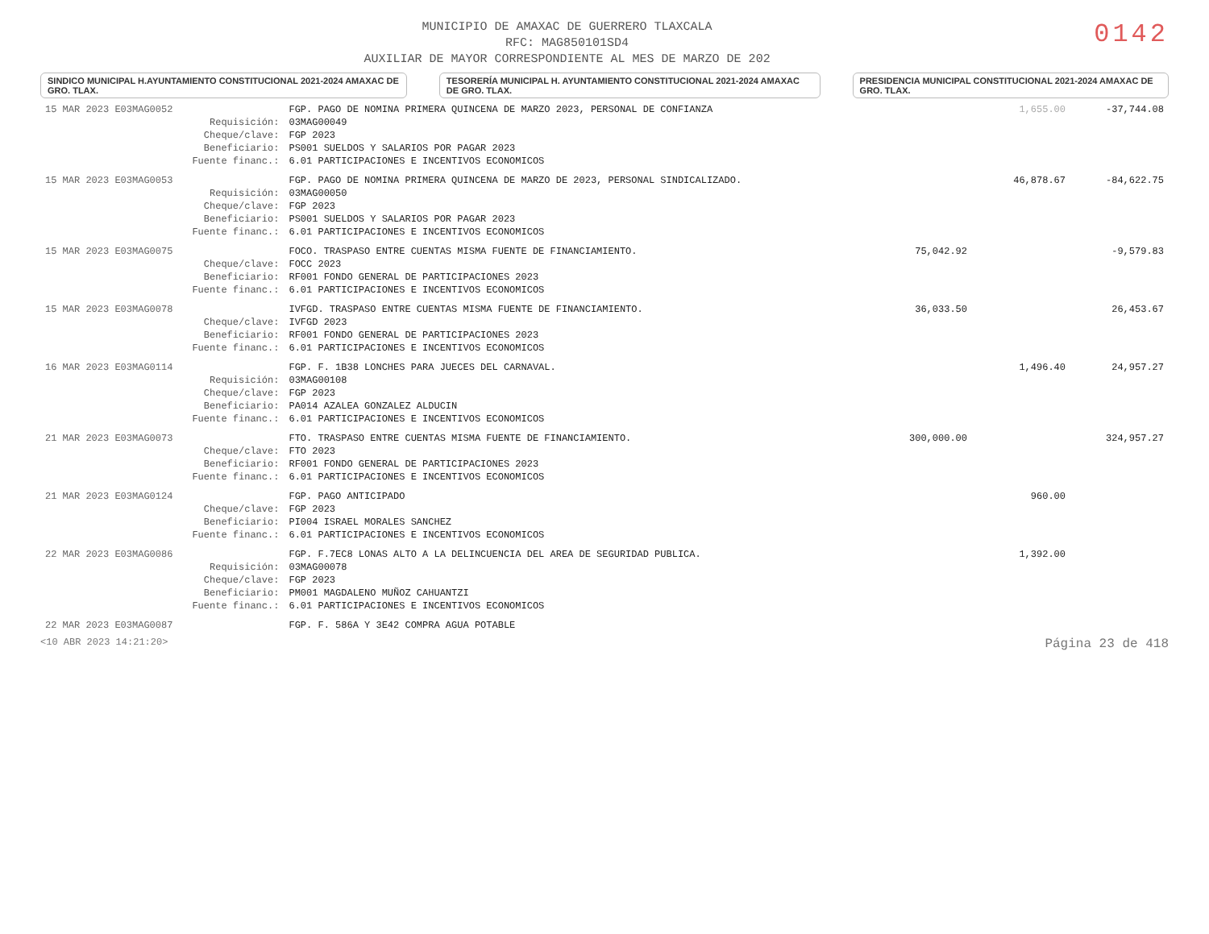MUNICIPIO DE AMAXAC DE GUERRERO TLAXCALA
RFC: MAG850101SD4
AUXILIAR DE MAYOR CORRESPONDIENTE AL MES DE MARZO DE 202
0142
SINDICO MUNICIPAL H.AYUNTAMIENTO CONSTITUCIONAL 2021-2024 AMAXAC DE GRO. TLAX.
TESORERÍA MUNICIPAL H. AYUNTAMIENTO CONSTITUCIONAL 2021-2024 AMAXAC DE GRO. TLAX.
PRESIDENCIA MUNICIPAL CONSTITUCIONAL 2021-2024 AMAXAC DE GRO. TLAX.
| 15 MAR 2023 E03MAG0052 | | FGP. PAGO DE NOMINA PRIMERA QUINCENA DE MARZO 2023, PERSONAL DE CONFIANZA | | 1,655.00 | -37,744.08 |
| | Requisición: | 03MAG00049 | | | |
| | Cheque/clave: | FGP 2023 | | | |
| | Beneficiario: | PS001 SUELDOS Y SALARIOS POR PAGAR 2023 | | | |
| | Fuente financ.: | 6.01 PARTICIPACIONES E INCENTIVOS ECONOMICOS | | | |
| 15 MAR 2023 E03MAG0053 | | FGP. PAGO DE NOMINA PRIMERA QUINCENA DE MARZO DE 2023, PERSONAL SINDICALIZADO. | | 46,878.67 | -84,622.75 |
| | Requisición: | 03MAG00050 | | | |
| | Cheque/clave: | FGP 2023 | | | |
| | Beneficiario: | PS001 SUELDOS Y SALARIOS POR PAGAR 2023 | | | |
| | Fuente financ.: | 6.01 PARTICIPACIONES E INCENTIVOS ECONOMICOS | | | |
| 15 MAR 2023 E03MAG0075 | | FOCO. TRASPASO ENTRE CUENTAS MISMA FUENTE DE FINANCIAMIENTO. | 75,042.92 | | -9,579.83 |
| | Cheque/clave: | FOCC 2023 | | | |
| | Beneficiario: | RF001 FONDO GENERAL DE PARTICIPACIONES 2023 | | | |
| | Fuente financ.: | 6.01 PARTICIPACIONES E INCENTIVOS ECONOMICOS | | | |
| 15 MAR 2023 E03MAG0078 | | IVFGD. TRASPASO ENTRE CUENTAS MISMA FUENTE DE FINANCIAMIENTO. | 36,033.50 | | 26,453.67 |
| | Cheque/clave: | IVFGD 2023 | | | |
| | Beneficiario: | RF001 FONDO GENERAL DE PARTICIPACIONES 2023 | | | |
| | Fuente financ.: | 6.01 PARTICIPACIONES E INCENTIVOS ECONOMICOS | | | |
| 16 MAR 2023 E03MAG0114 | | FGP. F. 1B38 LONCHES PARA JUECES DEL CARNAVAL. | | 1,496.40 | 24,957.27 |
| | Requisición: | 03MAG00108 | | | |
| | Cheque/clave: | FGP 2023 | | | |
| | Beneficiario: | PA014 AZALEA GONZALEZ ALDUCIN | | | |
| | Fuente financ.: | 6.01 PARTICIPACIONES E INCENTIVOS ECONOMICOS | | | |
| 21 MAR 2023 E03MAG0073 | | FTO. TRASPASO ENTRE CUENTAS MISMA FUENTE DE FINANCIAMIENTO. | 300,000.00 | | 324,957.27 |
| | Cheque/clave: | FTO 2023 | | | |
| | Beneficiario: | RF001 FONDO GENERAL DE PARTICIPACIONES 2023 | | | |
| | Fuente financ.: | 6.01 PARTICIPACIONES E INCENTIVOS ECONOMICOS | | | |
| 21 MAR 2023 E03MAG0124 | | FGP. PAGO ANTICIPADO | | 960.00 | |
| | Cheque/clave: | FGP 2023 | | | |
| | Beneficiario: | PI004 ISRAEL MORALES SANCHEZ | | | |
| | Fuente financ.: | 6.01 PARTICIPACIONES E INCENTIVOS ECONOMICOS | | | |
| 22 MAR 2023 E03MAG0086 | | FGP. F.7EC8 LONAS ALTO A LA DELINCUENCIA DEL AREA DE SEGURIDAD PUBLICA. | | 1,392.00 | |
| | Requisición: | 03MAG00078 | | | |
| | Cheque/clave: | FGP 2023 | | | |
| | Beneficiario: | PM001 MAGDALENO MUÑOZ CAHUANTZI | | | |
| | Fuente financ.: | 6.01 PARTICIPACIONES E INCENTIVOS ECONOMICOS | | | |
| 22 MAR 2023 E03MAG0087 | | FGP. F. 586A Y 3E42 COMPRA AGUA POTABLE | | | |
<10 ABR 2023 14:21:20> Página 23 de 418